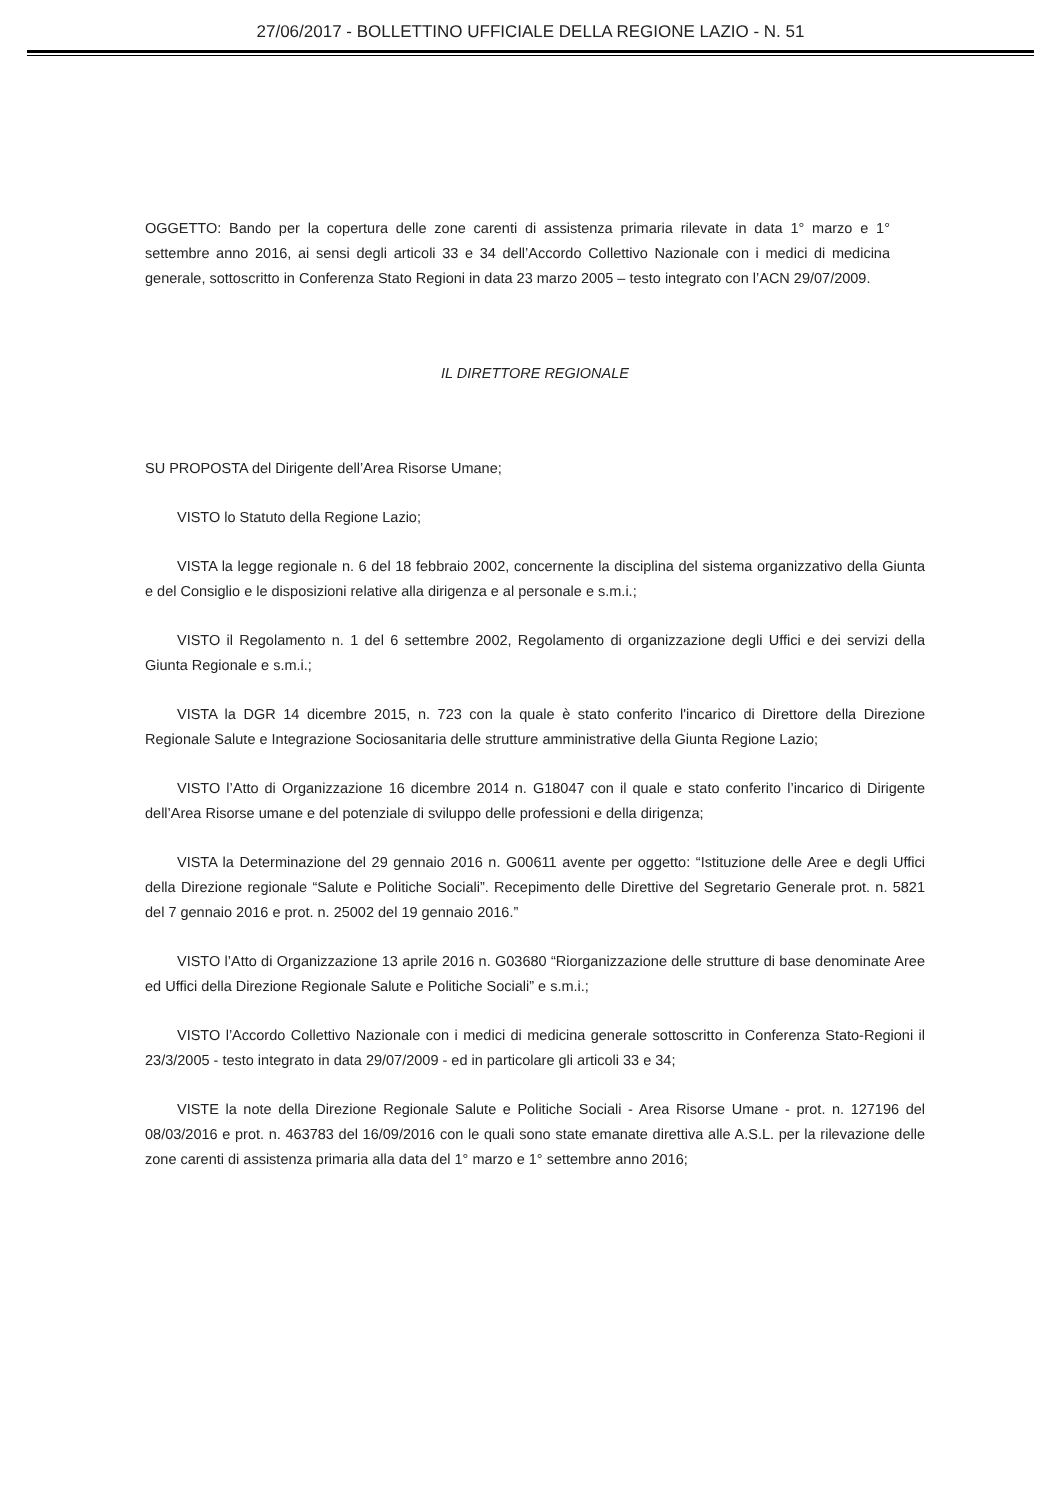27/06/2017 - BOLLETTINO UFFICIALE DELLA REGIONE LAZIO - N. 51
OGGETTO: Bando per la copertura delle zone carenti di assistenza primaria rilevate in data 1° marzo e 1° settembre anno 2016, ai sensi degli articoli 33 e 34 dell’Accordo Collettivo Nazionale con i medici di medicina generale, sottoscritto in Conferenza Stato Regioni in data 23 marzo 2005 – testo integrato con l’ACN 29/07/2009.
IL DIRETTORE REGIONALE
SU PROPOSTA del Dirigente dell’Area Risorse Umane;
VISTO lo Statuto della Regione Lazio;
VISTA la legge regionale n. 6 del 18 febbraio 2002, concernente la disciplina del sistema organizzativo della Giunta e del Consiglio e le disposizioni relative alla dirigenza e al personale e s.m.i.;
VISTO il Regolamento n. 1 del 6 settembre 2002, Regolamento di organizzazione degli Uffici e dei servizi della Giunta Regionale e s.m.i.;
VISTA la DGR 14 dicembre 2015, n. 723 con la quale è stato conferito l'incarico di Direttore della Direzione Regionale Salute e Integrazione Sociosanitaria delle strutture amministrative della Giunta Regione Lazio;
VISTO l’Atto di Organizzazione 16 dicembre 2014 n. G18047 con il quale e stato conferito l’incarico di Dirigente dell’Area Risorse umane e del potenziale di sviluppo delle professioni e della dirigenza;
VISTA la Determinazione del 29 gennaio 2016 n. G00611 avente per oggetto: “Istituzione delle Aree e degli Uffici della Direzione regionale “Salute e Politiche Sociali”. Recepimento delle Direttive del Segretario Generale prot. n. 5821 del 7 gennaio 2016 e prot. n. 25002 del 19 gennaio 2016.”
VISTO l’Atto di Organizzazione 13 aprile 2016 n. G03680 “Riorganizzazione delle strutture di base denominate Aree ed Uffici della Direzione Regionale Salute e Politiche Sociali” e s.m.i.;
VISTO l’Accordo Collettivo Nazionale con i medici di medicina generale sottoscritto in Conferenza Stato-Regioni il 23/3/2005 - testo integrato in data 29/07/2009 - ed in particolare gli articoli 33 e 34;
VISTE la note della Direzione Regionale Salute e Politiche Sociali - Area Risorse Umane - prot. n. 127196 del 08/03/2016 e prot. n. 463783 del 16/09/2016 con le quali sono state emanate direttiva alle A.S.L. per la rilevazione delle zone carenti di assistenza primaria alla data del 1° marzo e 1° settembre anno 2016;